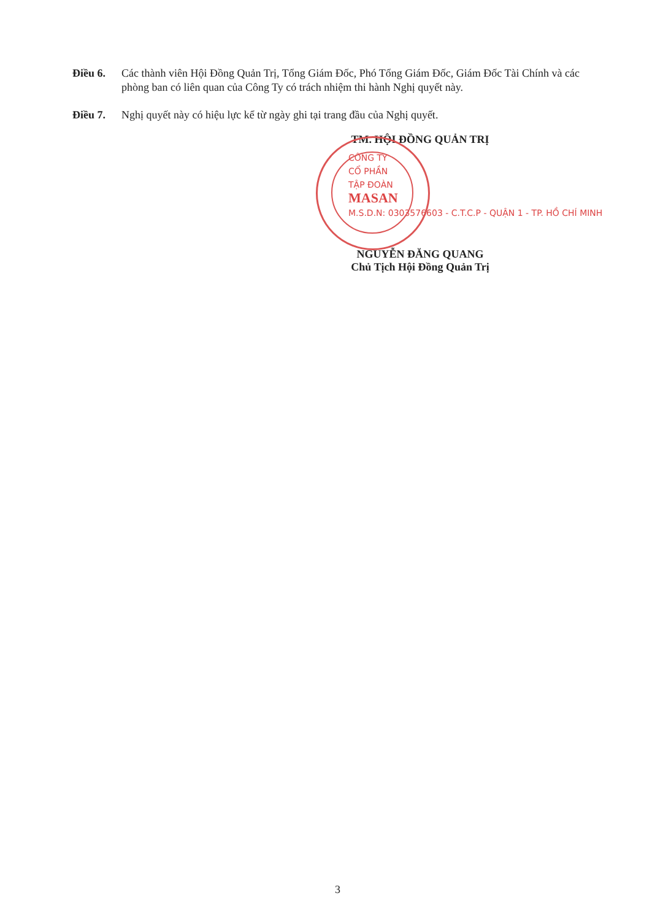Điều 6. Các thành viên Hội Đồng Quản Trị, Tổng Giám Đốc, Phó Tổng Giám Đốc, Giám Đốc Tài Chính và các phòng ban có liên quan của Công Ty có trách nhiệm thi hành Nghị quyết này.
Điều 7. Nghị quyết này có hiệu lực kể từ ngày ghi tại trang đầu của Nghị quyết.
TM. HỘI ĐỒNG QUẢN TRỊ
CÔNG TY
CỔ PHẦN
TẬP ĐOÀN
MASAN
M.S.D.N: 0303576603 - C.T.C.P - QUẬN 1 - TP. HỒ CHÍ MINH
NGUYỄN ĐĂNG QUANG
Chủ Tịch Hội Đồng Quản Trị
3